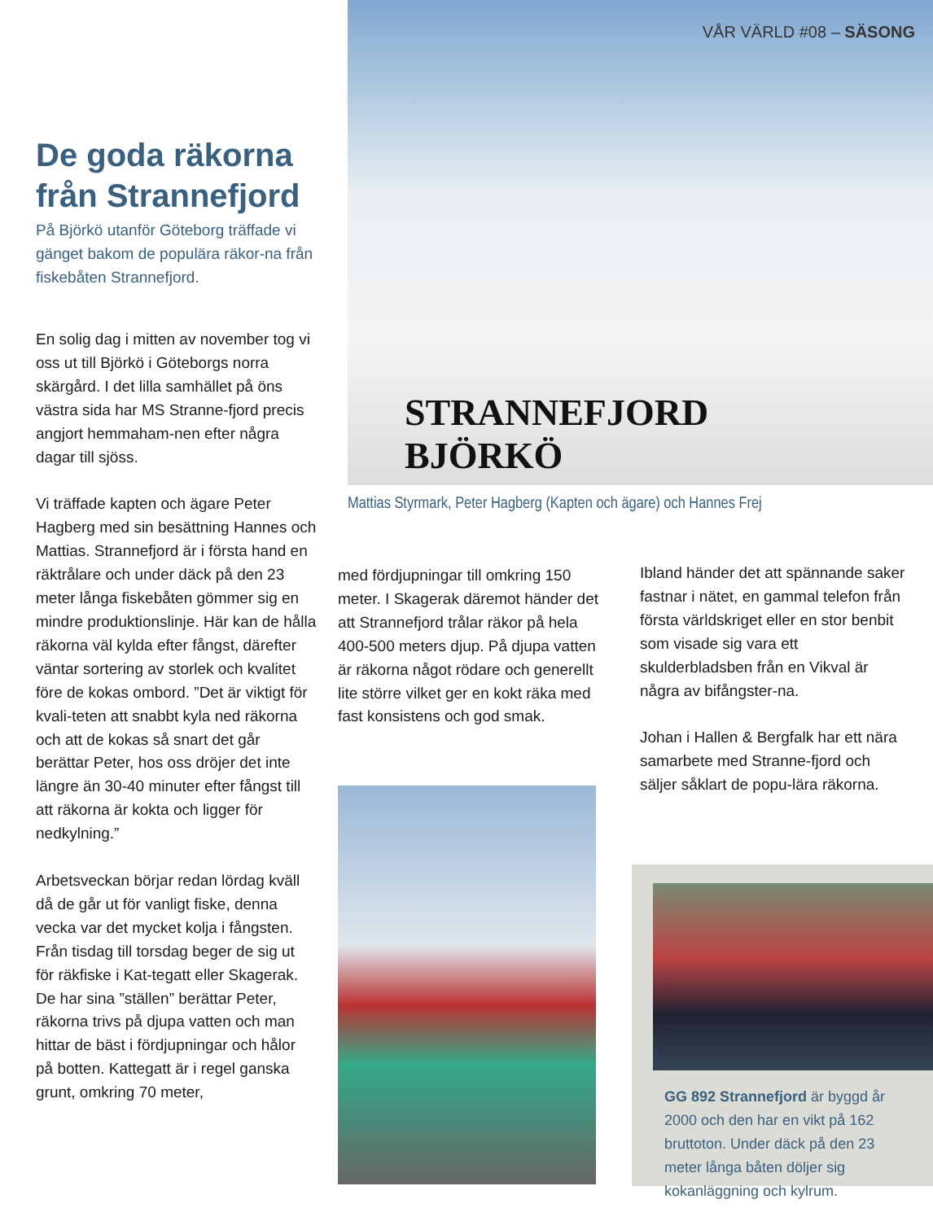VÅR VÄRLD #08 – SÄSONG
STRANNEFJORD
BJÖRKÖ
Mattias Styrmark, Peter Hagberg (Kapten och ägare) och Hannes Frej
De goda räkorna från Strannefjord
På Björkö utanför Göteborg träffade vi gänget bakom de populära räkor-na från fiskebåten Strannefjord.
En solig dag i mitten av november tog vi oss ut till Björkö i Göteborgs norra skärgård. I det lilla samhället på öns västra sida har MS Stranne-fjord precis angjort hemmaham-nen efter några dagar till sjöss.
Vi träffade kapten och ägare Peter Hagberg med sin besättning Hannes och Mattias. Strannefjord är i första hand en räktrålare och under däck på den 23 meter långa fiskebåten gömmer sig en mindre produktionslinje. Här kan de hålla räkorna väl kylda efter fångst, därefter väntar sortering av storlek och kvalitet före de kokas ombord. ”Det är viktigt för kvali-teten att snabbt kyla ned räkorna och att de kokas så snart det går berättar Peter, hos oss dröjer det inte längre än 30-40 minuter efter fångst till att räkorna är kokta och ligger för nedkylning.”
Arbetsveckan börjar redan lördag kväll då de går ut för vanligt fiske, denna vecka var det mycket kolja i fångsten. Från tisdag till torsdag beger de sig ut för räkfiske i Kat-tegatt eller Skagerak. De har sina ”ställen” berättar Peter, räkorna trivs på djupa vatten och man hittar de bäst i fördjupningar och hålor på botten. Kattegatt är i regel ganska grunt, omkring 70 meter,
med fördjupningar till omkring 150 meter. I Skagerak däremot händer det att Strannefjord trålar räkor på hela 400-500 meters djup. På djupa vatten är räkorna något rödare och generellt lite större vilket ger en kokt räka med fast konsistens och god smak.
Ibland händer det att spännande saker fastnar i nätet, en gammal telefon från första världskriget eller en stor benbit som visade sig vara ett skulderbladsben från en Vikval är några av bifångster-na.
Johan i Hallen & Bergfalk har ett nära samarbete med Stranne-fjord och säljer såklart de popu-lära räkorna.
GG 892 Strannefjord är byggd år 2000 och den har en vikt på 162 bruttoton. Under däck på den 23 meter långa båten döljer sig kokanläggning och kylrum.